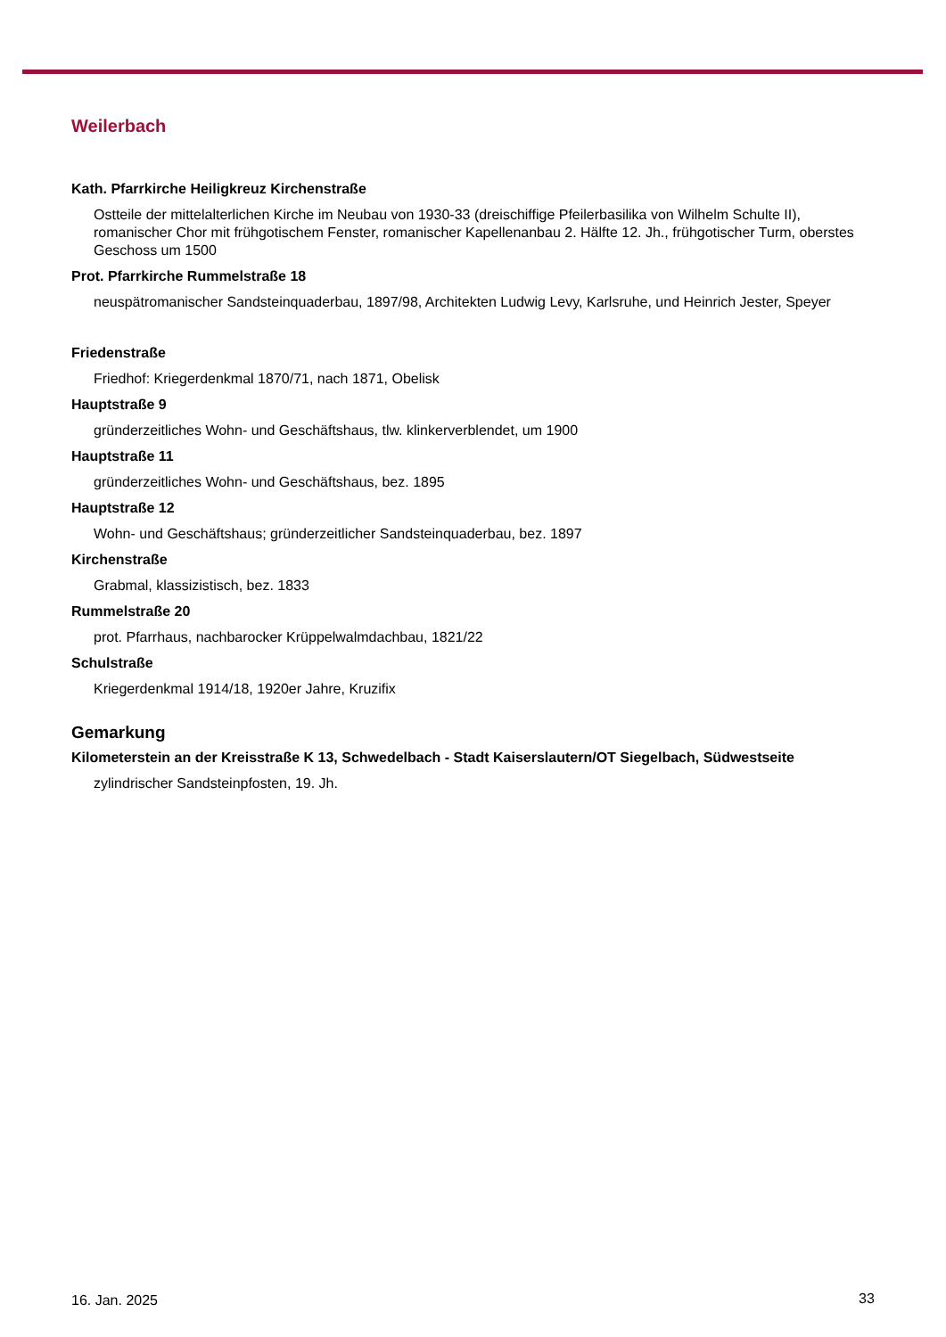Weilerbach
Kath. Pfarrkirche Heiligkreuz Kirchenstraße
Ostteile der mittelalterlichen Kirche im Neubau von 1930-33 (dreischiffige Pfeilerbasilika von Wilhelm Schulte II), romanischer Chor mit frühgotischem Fenster, romanischer Kapellenanbau 2. Hälfte 12. Jh., frühgotischer Turm, oberstes Geschoss um 1500
Prot. Pfarrkirche Rummelstraße 18
neuspätromanischer Sandsteinquaderbau, 1897/98, Architekten Ludwig Levy, Karlsruhe, und Heinrich Jester, Speyer
Friedenstraße
Friedhof: Kriegerdenkmal 1870/71, nach 1871, Obelisk
Hauptstraße 9
gründerzeitliches Wohn- und Geschäftshaus, tlw. klinkerverblendet, um 1900
Hauptstraße 11
gründerzeitliches Wohn- und Geschäftshaus, bez. 1895
Hauptstraße 12
Wohn- und Geschäftshaus; gründerzeitlicher Sandsteinquaderbau, bez. 1897
Kirchenstraße
Grabmal, klassizistisch, bez. 1833
Rummelstraße 20
prot. Pfarrhaus, nachbarocker Krüppelwalmdachbau, 1821/22
Schulstraße
Kriegerdenkmal 1914/18, 1920er Jahre, Kruzifix
Gemarkung
Kilometerstein an der Kreisstraße K 13, Schwedelbach - Stadt Kaiserslautern/OT Siegelbach, Südwestseite
zylindrischer Sandsteinpfosten, 19. Jh.
16. Jan. 2025 33